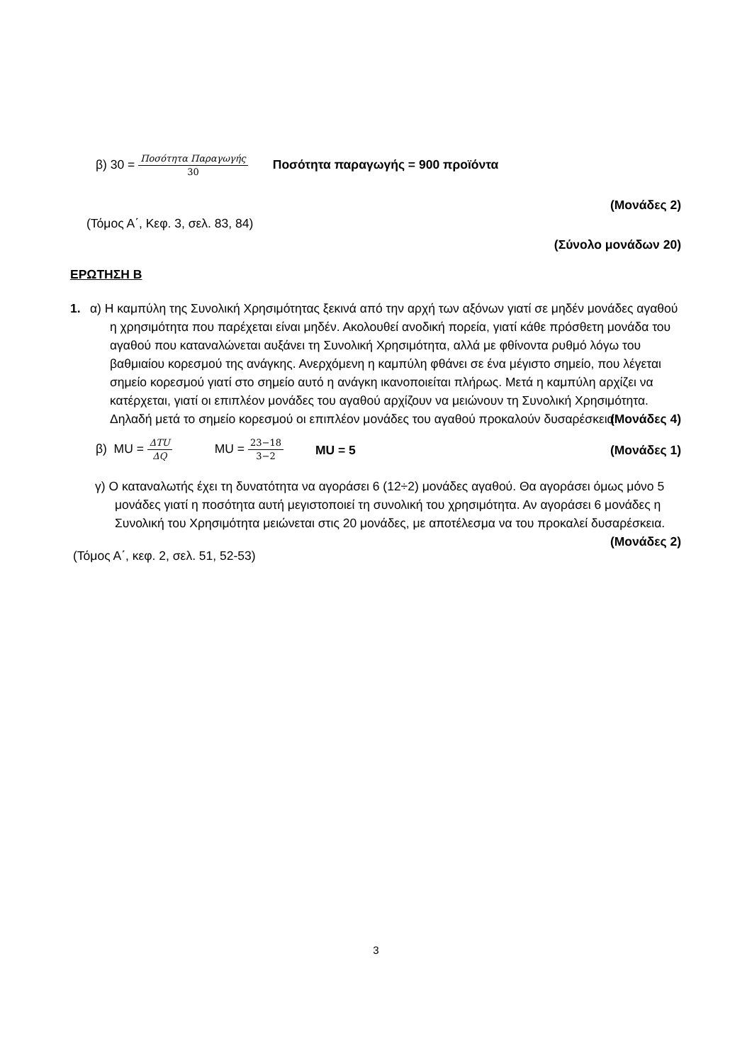β) 30 = Ποσότητα Παραγωγής 30 Ποσότητα παραγωγής = 900 προϊόντα
(Μονάδες 2)
(Τόμος Α΄, Κεφ. 3, σελ. 83, 84)
(Σύνολο μονάδων 20)
ΕΡΩΤΗΣΗ Β
1. α) Η καμπύλη της Συνολική Χρησιμότητας ξεκινά από την αρχή των αξόνων γιατί σε μηδέν μονάδες αγαθού η χρησιμότητα που παρέχεται είναι μηδέν. Ακολουθεί ανοδική πορεία, γιατί κάθε πρόσθετη μονάδα του αγαθού που καταναλώνεται αυξάνει τη Συνολική Χρησιμότητα, αλλά με φθίνοντα ρυθμό λόγω του βαθμιαίου κορεσμού της ανάγκης. Ανερχόμενη η καμπύλη φθάνει σε ένα μέγιστο σημείο, που λέγεται σημείο κορεσμού γιατί στο σημείο αυτό η ανάγκη ικανοποιείται πλήρως. Μετά η καμπύλη αρχίζει να κατέρχεται, γιατί οι επιπλέον μονάδες του αγαθού αρχίζουν να μειώνουν τη Συνολική Χρησιμότητα. Δηλαδή μετά το σημείο κορεσμού οι επιπλέον μονάδες του αγαθού προκαλούν δυσαρέσκεια. (Μονάδες 4)
β) MU = ΔTU ΔQ MU = 23−18 3−2 MU = 5 (Μονάδες 1)
γ) Ο καταναλωτής έχει τη δυνατότητα να αγοράσει 6 (12÷2) μονάδες αγαθού. Θα αγοράσει όμως μόνο 5 μονάδες γιατί η ποσότητα αυτή μεγιστοποιεί τη συνολική του χρησιμότητα. Αν αγοράσει 6 μονάδες η Συνολική του Χρησιμότητα μειώνεται στις 20 μονάδες, με αποτέλεσμα να του προκαλεί δυσαρέσκεια. (Μονάδες 2)
(Τόμος Α΄, κεφ. 2, σελ. 51, 52-53)
3